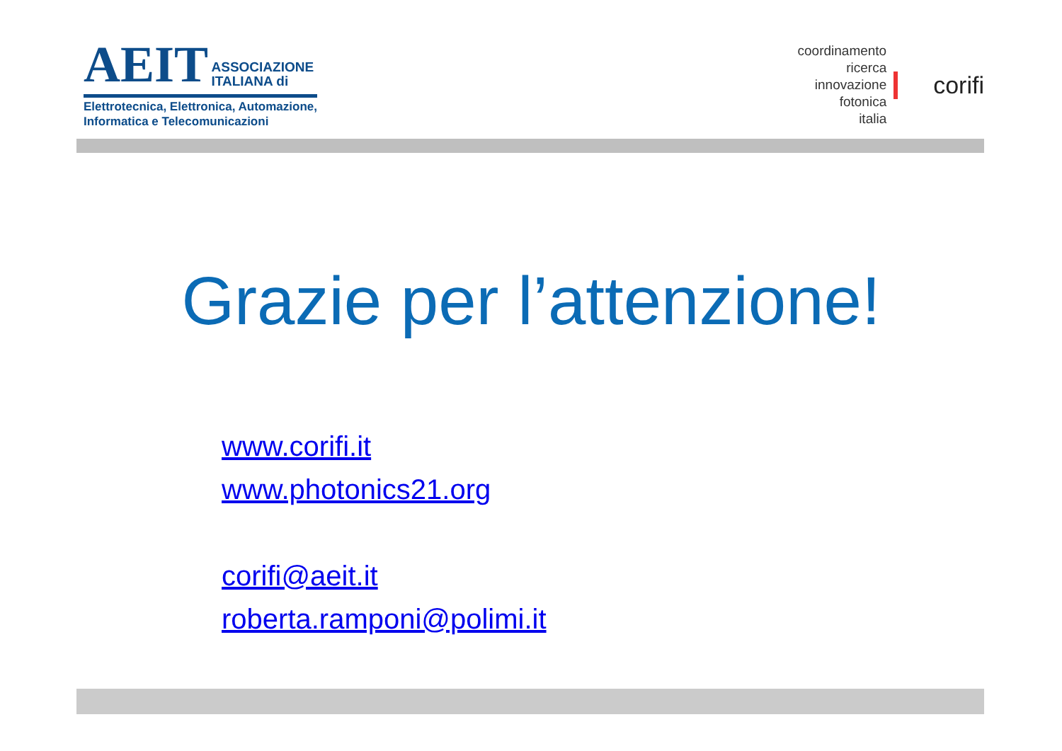AEIT ASSOCIAZIONE
ITALIANA di
Elettrotecnica, Elettronica, Automazione,
Informatica e Telecomunicazioni
coordinamento
ricerca
innovazione
fotonica
italia
corifi
Grazie per l’attenzione!
www.corifi.it
www.photonics21.org
corifi@aeit.it
roberta.ramponi@polimi.it